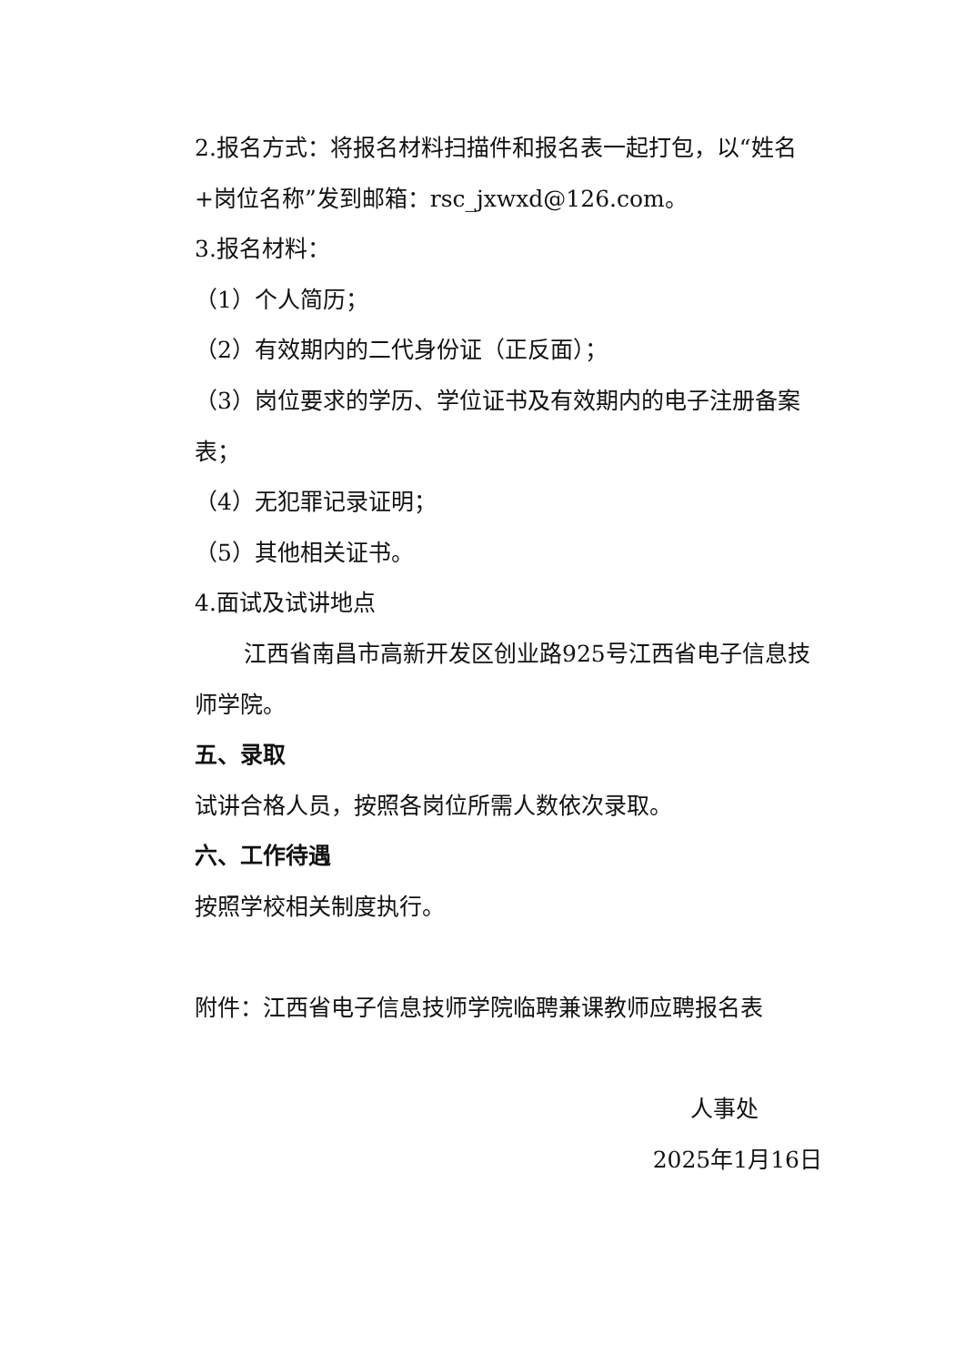2.报名方式：将报名材料扫描件和报名表一起打包，以“姓名+岗位名称”发到邮箱：rsc_jxwxd@126.com。
3.报名材料：
（1）个人简历；
（2）有效期内的二代身份证（正反面）；
（3）岗位要求的学历、学位证书及有效期内的电子注册备案表；
（4）无犯罪记录证明；
（5）其他相关证书。
4.面试及试讲地点
江西省南昌市高新开发区创业路925号江西省电子信息技师学院。
五、录取
试讲合格人员，按照各岗位所需人数依次录取。
六、工作待遇
按照学校相关制度执行。
附件：江西省电子信息技师学院临聘兼课教师应聘报名表
人事处
2025年1月16日